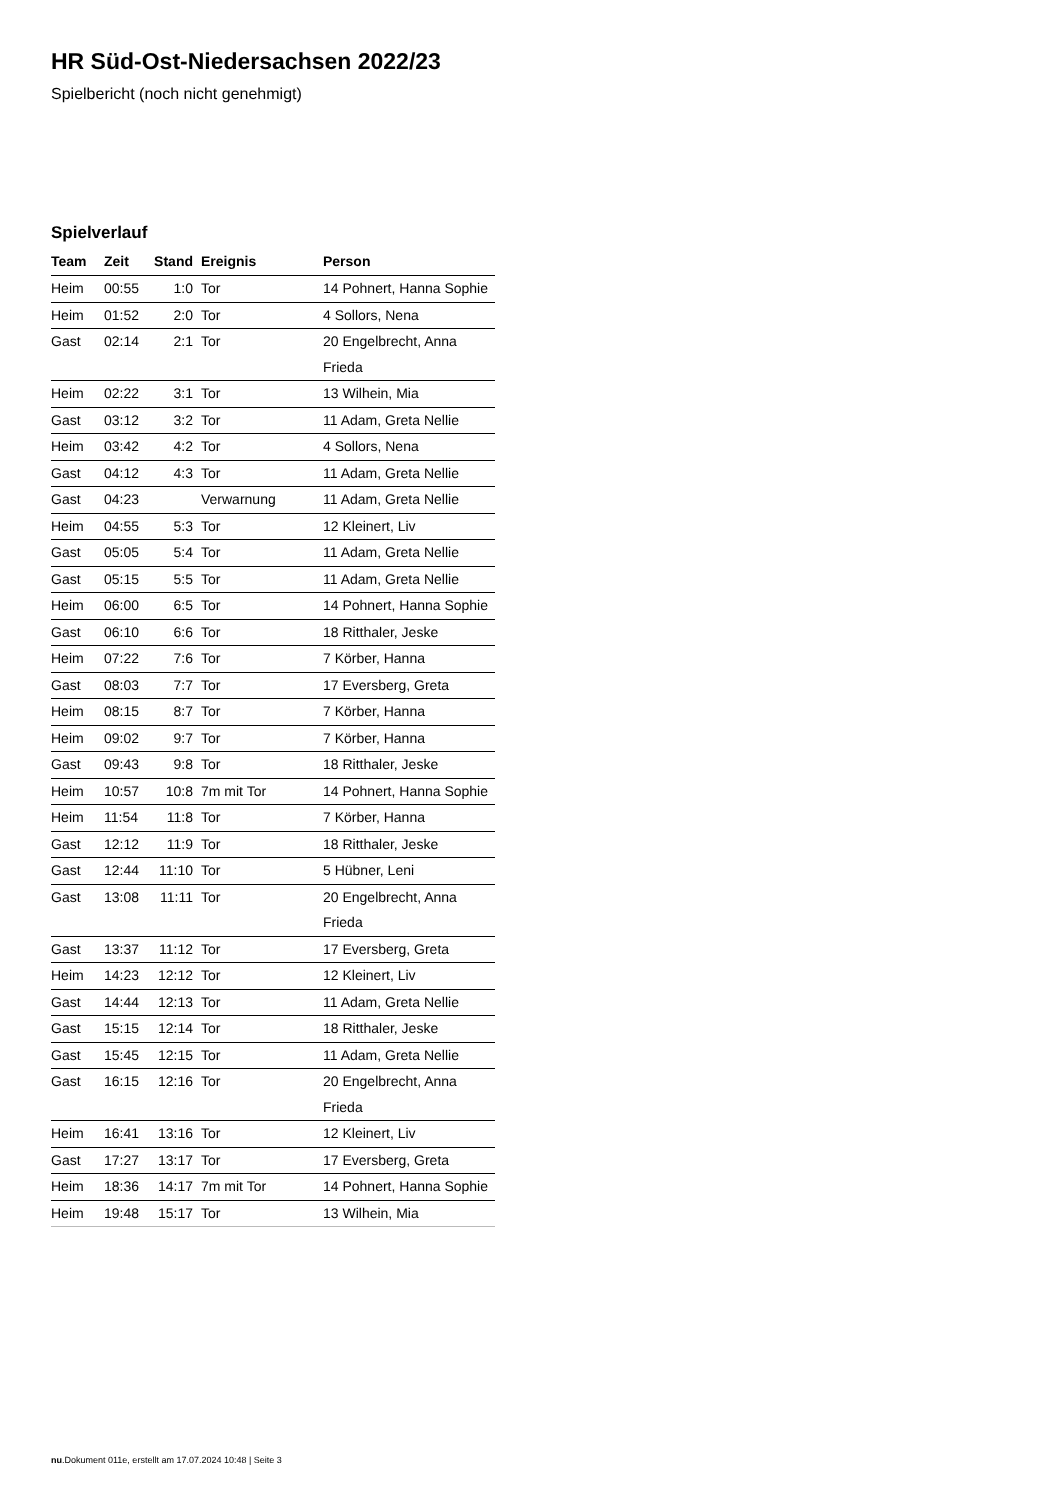HR Süd-Ost-Niedersachsen 2022/23
Spielbericht (noch nicht genehmigt)
Spielverlauf
| Team | Zeit | Stand | Ereignis | Person |
| --- | --- | --- | --- | --- |
| Heim | 00:55 | 1:0 | Tor | 14 Pohnert, Hanna Sophie |
| Heim | 01:52 | 2:0 | Tor | 4 Sollors, Nena |
| Gast | 02:14 | 2:1 | Tor | 20 Engelbrecht, Anna Frieda |
| Heim | 02:22 | 3:1 | Tor | 13 Wilhein, Mia |
| Gast | 03:12 | 3:2 | Tor | 11 Adam, Greta Nellie |
| Heim | 03:42 | 4:2 | Tor | 4 Sollors, Nena |
| Gast | 04:12 | 4:3 | Tor | 11 Adam, Greta Nellie |
| Gast | 04:23 | | Verwarnung | 11 Adam, Greta Nellie |
| Heim | 04:55 | 5:3 | Tor | 12 Kleinert, Liv |
| Gast | 05:05 | 5:4 | Tor | 11 Adam, Greta Nellie |
| Gast | 05:15 | 5:5 | Tor | 11 Adam, Greta Nellie |
| Heim | 06:00 | 6:5 | Tor | 14 Pohnert, Hanna Sophie |
| Gast | 06:10 | 6:6 | Tor | 18 Ritthaler, Jeske |
| Heim | 07:22 | 7:6 | Tor | 7 Körber, Hanna |
| Gast | 08:03 | 7:7 | Tor | 17 Eversberg, Greta |
| Heim | 08:15 | 8:7 | Tor | 7 Körber, Hanna |
| Heim | 09:02 | 9:7 | Tor | 7 Körber, Hanna |
| Gast | 09:43 | 9:8 | Tor | 18 Ritthaler, Jeske |
| Heim | 10:57 | 10:8 | 7m mit Tor | 14 Pohnert, Hanna Sophie |
| Heim | 11:54 | 11:8 | Tor | 7 Körber, Hanna |
| Gast | 12:12 | 11:9 | Tor | 18 Ritthaler, Jeske |
| Gast | 12:44 | 11:10 | Tor | 5 Hübner, Leni |
| Gast | 13:08 | 11:11 | Tor | 20 Engelbrecht, Anna Frieda |
| Gast | 13:37 | 11:12 | Tor | 17 Eversberg, Greta |
| Heim | 14:23 | 12:12 | Tor | 12 Kleinert, Liv |
| Gast | 14:44 | 12:13 | Tor | 11 Adam, Greta Nellie |
| Gast | 15:15 | 12:14 | Tor | 18 Ritthaler, Jeske |
| Gast | 15:45 | 12:15 | Tor | 11 Adam, Greta Nellie |
| Gast | 16:15 | 12:16 | Tor | 20 Engelbrecht, Anna Frieda |
| Heim | 16:41 | 13:16 | Tor | 12 Kleinert, Liv |
| Gast | 17:27 | 13:17 | Tor | 17 Eversberg, Greta |
| Heim | 18:36 | 14:17 | 7m mit Tor | 14 Pohnert, Hanna Sophie |
| Heim | 19:48 | 15:17 | Tor | 13 Wilhein, Mia |
nu.Dokument 011e, erstellt am 17.07.2024 10:48 | Seite 3